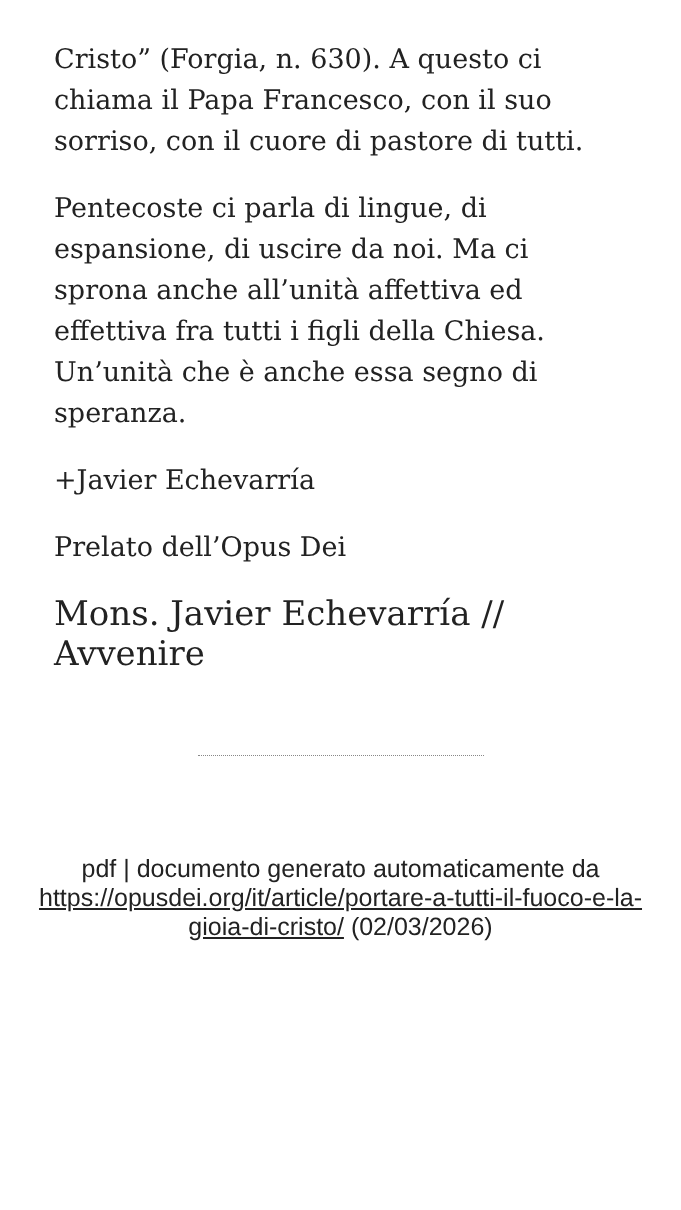Cristo” (Forgia, n. 630). A questo ci chiama il Papa Francesco, con il suo sorriso, con il cuore di pastore di tutti.
Pentecoste ci parla di lingue, di espansione, di uscire da noi. Ma ci sprona anche all’unità affettiva ed effettiva fra tutti i figli della Chiesa. Un’unità che è anche essa segno di speranza.
+Javier Echevarría
Prelato dell’Opus Dei
Mons. Javier Echevarría // Avvenire
pdf | documento generato automaticamente da https://opusdei.org/it/article/portare-a-tutti-il-fuoco-e-la-gioia-di-cristo/ (02/03/2026)